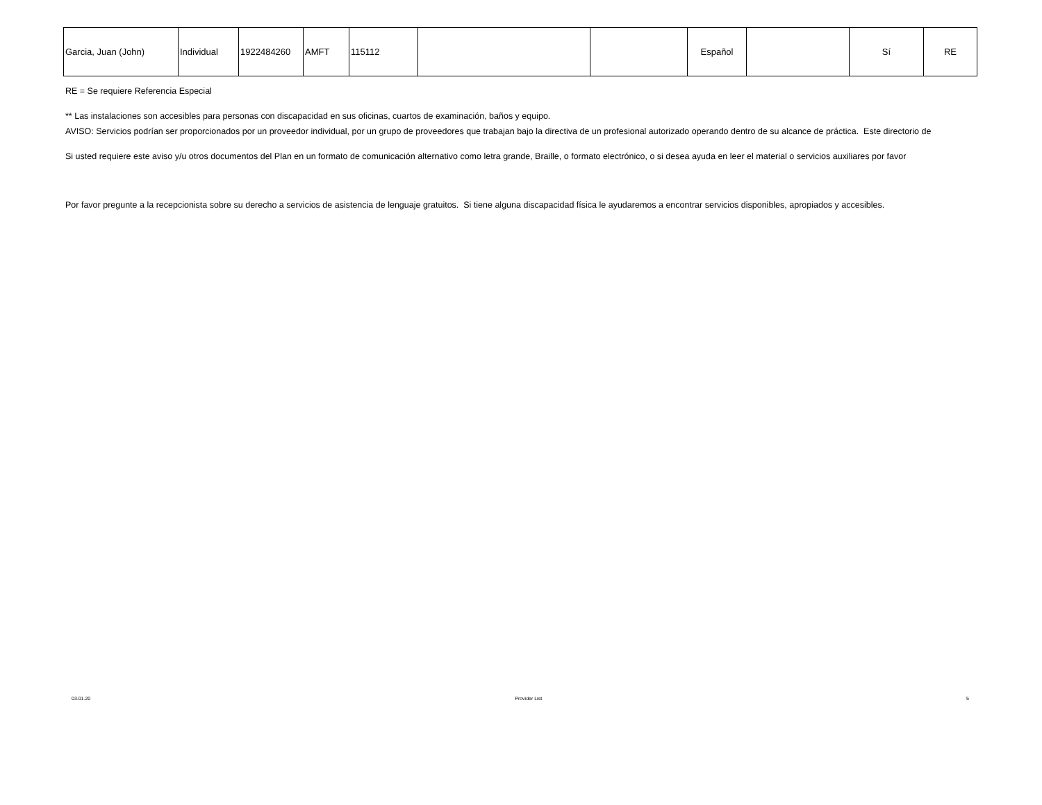| Garcia, Juan (John) | Individual | 1922484260 | AMFT | 115112 | | | Español | | Sí | RE |
RE = Se requiere Referencia Especial
** Las instalaciones son accesibles para personas con discapacidad en sus oficinas, cuartos de examinación, baños y equipo.
AVISO: Servicios podrían ser proporcionados por un proveedor individual, por un grupo de proveedores que trabajan bajo la directiva de un profesional autorizado operando dentro de su alcance de práctica. Este directorio de
Si usted requiere este aviso y/u otros documentos del Plan en un formato de comunicación alternativo como letra grande, Braille, o formato electrónico, o si desea ayuda en leer el material o servicios auxiliares por favor
Por favor pregunte a la recepcionista sobre su derecho a servicios de asistencia de lenguaje gratuitos. Si tiene alguna discapacidad física le ayudaremos a encontrar servicios disponibles, apropiados y accesibles.
03.01.20 Provider List 5